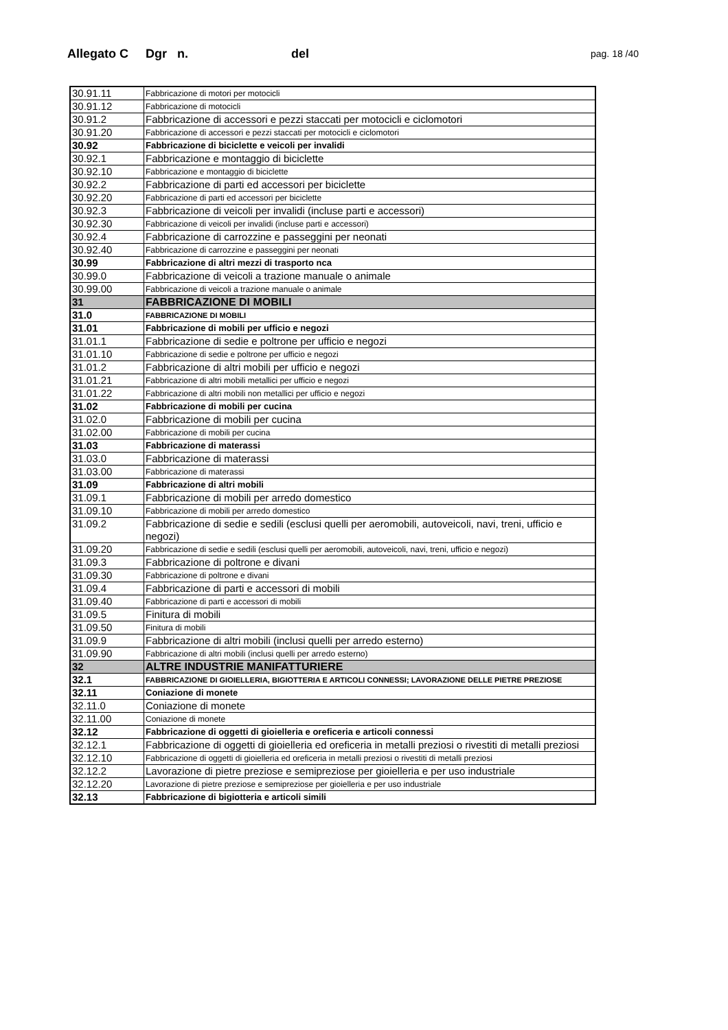Allegato C Dgr n. del pag. 18 /40
| 30.91.11 | Fabbricazione di motori per motocicli |
| 30.91.12 | Fabbricazione di motocicli |
| 30.91.2 | Fabbricazione di accessori e pezzi staccati per motocicli e ciclomotori |
| 30.91.20 | Fabbricazione di accessori e pezzi staccati per motocicli e ciclomotori |
| 30.92 | Fabbricazione di biciclette e veicoli per invalidi |
| 30.92.1 | Fabbricazione e montaggio di biciclette |
| 30.92.10 | Fabbricazione e montaggio di biciclette |
| 30.92.2 | Fabbricazione di parti ed accessori per biciclette |
| 30.92.20 | Fabbricazione di parti ed accessori per biciclette |
| 30.92.3 | Fabbricazione di veicoli per invalidi (incluse parti e accessori) |
| 30.92.30 | Fabbricazione di veicoli per invalidi (incluse parti e accessori) |
| 30.92.4 | Fabbricazione di carrozzine e passeggini per neonati |
| 30.92.40 | Fabbricazione di carrozzine e passeggini per neonati |
| 30.99 | Fabbricazione di altri mezzi di trasporto nca |
| 30.99.0 | Fabbricazione di veicoli a trazione manuale o animale |
| 30.99.00 | Fabbricazione di veicoli a trazione manuale o animale |
| 31 | FABBRICAZIONE DI MOBILI |
| 31.0 | FABBRICAZIONE DI MOBILI |
| 31.01 | Fabbricazione di mobili per ufficio e negozi |
| 31.01.1 | Fabbricazione di sedie e poltrone per ufficio e negozi |
| 31.01.10 | Fabbricazione di sedie e poltrone per ufficio e negozi |
| 31.01.2 | Fabbricazione di altri mobili per ufficio e negozi |
| 31.01.21 | Fabbricazione di altri mobili metallici per ufficio e negozi |
| 31.01.22 | Fabbricazione di altri mobili non metallici per ufficio e negozi |
| 31.02 | Fabbricazione di mobili per cucina |
| 31.02.0 | Fabbricazione di mobili per cucina |
| 31.02.00 | Fabbricazione di mobili per cucina |
| 31.03 | Fabbricazione di materassi |
| 31.03.0 | Fabbricazione di materassi |
| 31.03.00 | Fabbricazione di materassi |
| 31.09 | Fabbricazione di altri mobili |
| 31.09.1 | Fabbricazione di mobili per arredo domestico |
| 31.09.10 | Fabbricazione di mobili per arredo domestico |
| 31.09.2 | Fabbricazione di sedie e sedili (esclusi quelli per aeromobili, autoveicoli, navi, treni, ufficio e negozi) |
| 31.09.20 | Fabbricazione di sedie e sedili (esclusi quelli per aeromobili, autoveicoli, navi, treni, ufficio e negozi) |
| 31.09.3 | Fabbricazione di poltrone e divani |
| 31.09.30 | Fabbricazione di poltrone e divani |
| 31.09.4 | Fabbricazione di parti e accessori di mobili |
| 31.09.40 | Fabbricazione di parti e accessori di mobili |
| 31.09.5 | Finitura di mobili |
| 31.09.50 | Finitura di mobili |
| 31.09.9 | Fabbricazione di altri mobili (inclusi quelli per arredo esterno) |
| 31.09.90 | Fabbricazione di altri mobili (inclusi quelli per arredo esterno) |
| 32 | ALTRE INDUSTRIE MANIFATTURIERE |
| 32.1 | FABBRICAZIONE DI GIOIELLERIA, BIGIOTTERIA E ARTICOLI CONNESSI; LAVORAZIONE DELLE PIETRE PREZIOSE |
| 32.11 | Coniazione di monete |
| 32.11.0 | Coniazione di monete |
| 32.11.00 | Coniazione di monete |
| 32.12 | Fabbricazione di oggetti di gioielleria e oreficeria e articoli connessi |
| 32.12.1 | Fabbricazione di oggetti di gioielleria ed oreficeria in metalli preziosi o rivestiti di metalli preziosi |
| 32.12.10 | Fabbricazione di oggetti di gioielleria ed oreficeria in metalli preziosi o rivestiti di metalli preziosi |
| 32.12.2 | Lavorazione di pietre preziose e semipreziose per gioielleria e per uso industriale |
| 32.12.20 | Lavorazione di pietre preziose e semipreziose per gioielleria e per uso industriale |
| 32.13 | Fabbricazione di bigiotteria e articoli simili |